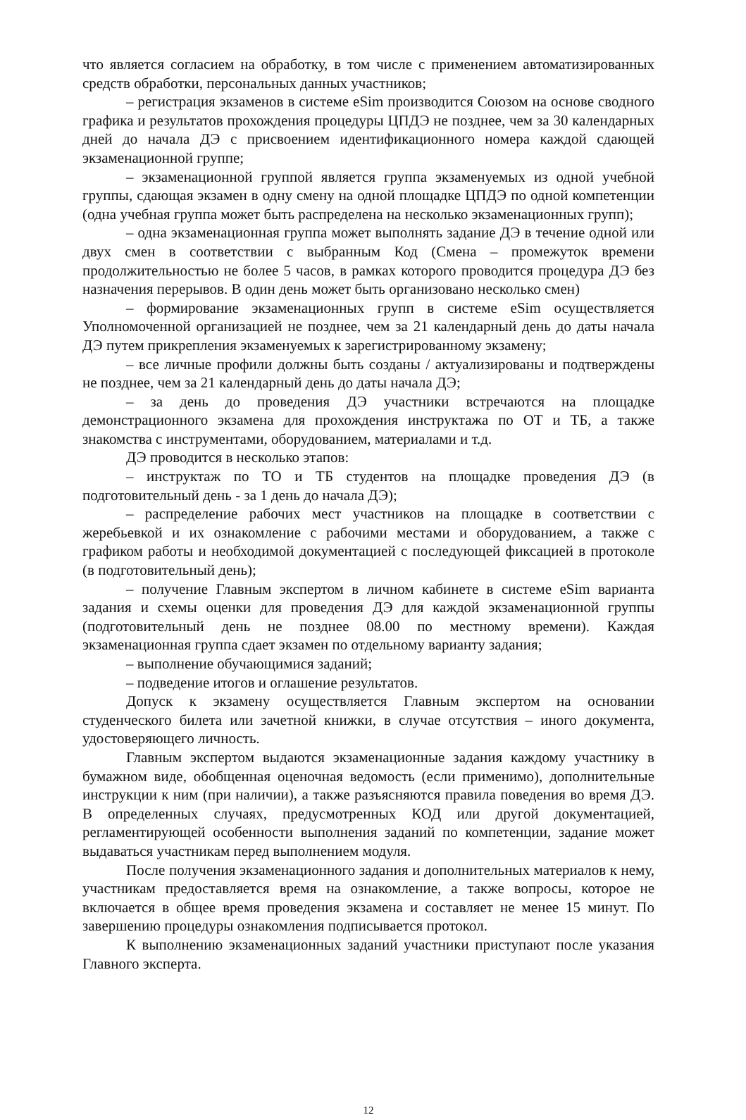что является согласием на обработку, в том числе с применением автоматизированных средств обработки, персональных данных участников;
– регистрация экзаменов в системе eSim производится Союзом на основе сводного графика и результатов прохождения процедуры ЦПДЭ не позднее, чем за 30 календарных дней до начала ДЭ с присвоением идентификационного номера каждой сдающей экзаменационной группе;
– экзаменационной группой является группа экзаменуемых из одной учебной группы, сдающая экзамен в одну смену на одной площадке ЦПДЭ по одной компетенции (одна учебная группа может быть распределена на несколько экзаменационных групп);
– одна экзаменационная группа может выполнять задание ДЭ в течение одной или двух смен в соответствии с выбранным Код (Смена – промежуток времени продолжительностью не более 5 часов, в рамках которого проводится процедура ДЭ без назначения перерывов. В один день может быть организовано несколько смен)
– формирование экзаменационных групп в системе eSim осуществляется Уполномоченной организацией не позднее, чем за 21 календарный день до даты начала ДЭ путем прикрепления экзаменуемых к зарегистрированному экзамену;
– все личные профили должны быть созданы / актуализированы и подтверждены не позднее, чем за 21 календарный день до даты начала ДЭ;
– за день до проведения ДЭ участники встречаются на площадке демонстрационного экзамена для прохождения инструктажа по ОТ и ТБ, а также знакомства с инструментами, оборудованием, материалами и т.д.
ДЭ проводится в несколько этапов:
– инструктаж по ТО и ТБ студентов на площадке проведения ДЭ (в подготовительный день - за 1 день до начала ДЭ);
– распределение рабочих мест участников на площадке в соответствии с жеребьевкой и их ознакомление с рабочими местами и оборудованием, а также с графиком работы и необходимой документацией с последующей фиксацией в протоколе (в подготовительный день);
– получение Главным экспертом в личном кабинете в системе eSim варианта задания и схемы оценки для проведения ДЭ для каждой экзаменационной группы (подготовительный день не позднее 08.00 по местному времени). Каждая экзаменационная группа сдает экзамен по отдельному варианту задания;
– выполнение обучающимися заданий;
– подведение итогов и оглашение результатов.
Допуск к экзамену осуществляется Главным экспертом на основании студенческого билета или зачетной книжки, в случае отсутствия – иного документа, удостоверяющего личность.
Главным экспертом выдаются экзаменационные задания каждому участнику в бумажном виде, обобщенная оценочная ведомость (если применимо), дополнительные инструкции к ним (при наличии), а также разъясняются правила поведения во время ДЭ. В определенных случаях, предусмотренных КОД или другой документацией, регламентирующей особенности выполнения заданий по компетенции, задание может выдаваться участникам перед выполнением модуля.
После получения экзаменационного задания и дополнительных материалов к нему, участникам предоставляется время на ознакомление, а также вопросы, которое не включается в общее время проведения экзамена и составляет не менее 15 минут. По завершению процедуры ознакомления подписывается протокол.
К выполнению экзаменационных заданий участники приступают после указания Главного эксперта.
12